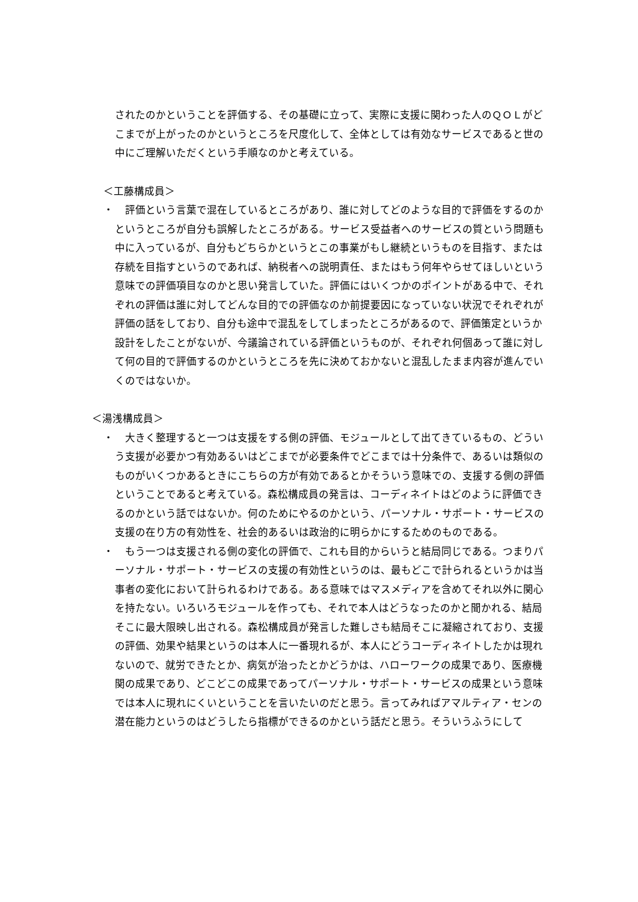されたのかということを評価する、その基礎に立って、実際に支援に関わった人のＱＯＬがどこまでが上がったのかというところを尺度化して、全体としては有効なサービスであると世の中にご理解いただくという手順なのかと考えている。
＜工藤構成員＞
・ 　評価という言葉で混在しているところがあり、誰に対してどのような目的で評価をするのかというところが自分も誤解したところがある。サービス受益者へのサービスの質という問題も中に入っているが、自分もどちらかというとこの事業がもし継続というものを目指す、または存続を目指すというのであれば、納税者への説明責任、またはもう何年やらせてほしいという意味での評価項目なのかと思い発言していた。評価にはいくつかのポイントがある中で、それぞれの評価は誰に対してどんな目的での評価なのか前提要因になっていない状況でそれぞれが評価の話をしており、自分も途中で混乱をしてしまったところがあるので、評価策定というか設計をしたことがないが、今議論されている評価というものが、それぞれ何個あって誰に対して何の目的で評価するのかというところを先に決めておかないと混乱したまま内容が進んでいくのではないか。
＜湯浅構成員＞
・ 　大きく整理すると一つは支援をする側の評価、モジュールとして出てきているもの、どういう支援が必要かつ有効あるいはどこまでが必要条件でどこまでは十分条件で、あるいは類似のものがいくつかあるときにこちらの方が有効であるとかそういう意味での、支援する側の評価ということであると考えている。森松構成員の発言は、コーディネイトはどのように評価できるのかという話ではないか。何のためにやるのかという、パーソナル・サポート・サービスの支援の在り方の有効性を、社会的あるいは政治的に明らかにするためのものである。
・ 　もう一つは支援される側の変化の評価で、これも目的からいうと結局同じである。つまりパーソナル・サポート・サービスの支援の有効性というのは、最もどこで計られるというかは当事者の変化において計られるわけである。ある意味ではマスメディアを含めてそれ以外に関心を持たない。いろいろモジュールを作っても、それで本人はどうなったのかと聞かれる、結局そこに最大限映し出される。森松構成員が発言した難しさも結局そこに凝縮されており、支援の評価、効果や結果というのは本人に一番現れるが、本人にどうコーディネイトしたかは現れないので、就労できたとか、病気が治ったとかどうかは、ハローワークの成果であり、医療機関の成果であり、どこどこの成果であってパーソナル・サポート・サービスの成果という意味では本人に現れにくいということを言いたいのだと思う。言ってみればアマルティア・センの潜在能力というのはどうしたら指標ができるのかという話だと思う。そういうふうにして